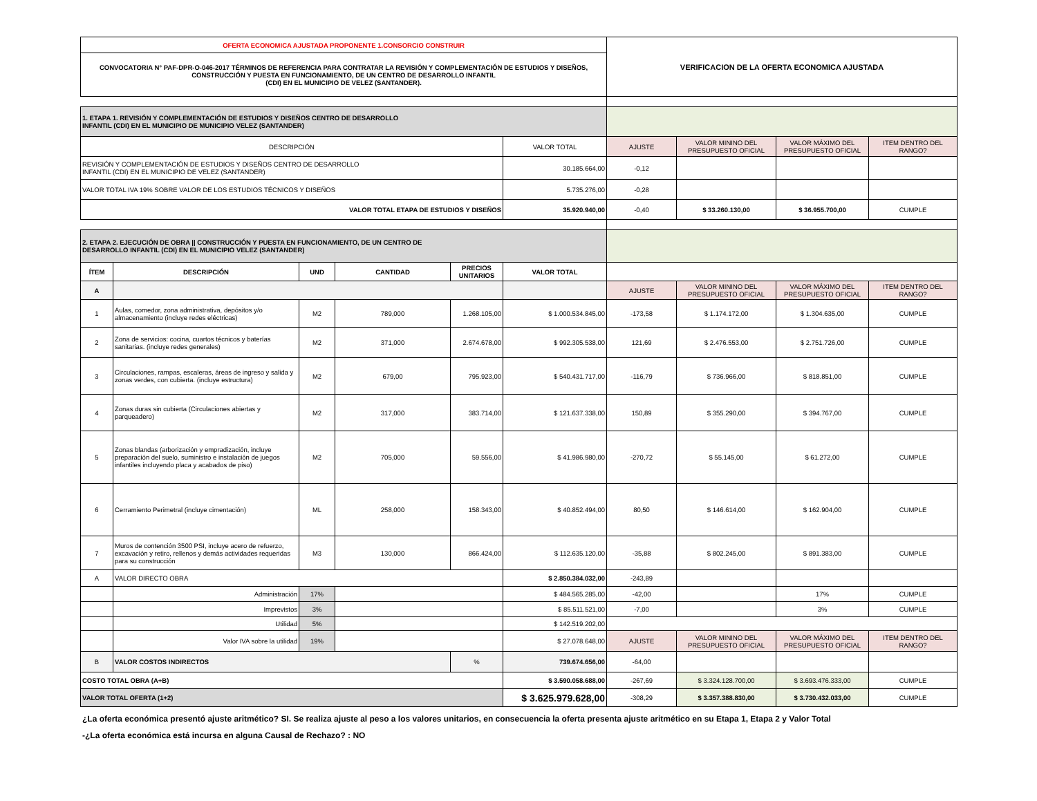| OFERTA ECONOMICA AJUSTADA PROPONENTE 1.CONSORCIO CONSTRUIR | | | | | | VERIFICACION DE LA OFERTA ECONOMICA AJUSTADA | | | |
| CONVOCATORIA N° PAF-DPR-O-046-2017 TÉRMINOS DE REFERENCIA PARA CONTRATAR LA REVISIÓN Y COMPLEMENTACIÓN DE ESTUDIOS Y DISEÑOS, CONSTRUCCIÓN Y PUESTA EN FUNCIONAMIENTO, DE UN CENTRO DE DESARROLLO INFANTIL (CDI) EN EL MUNICIPIO DE VELEZ (SANTANDER). | | | | | | | | | |
| 1. ETAPA 1. REVISIÓN Y COMPLEMENTACIÓN DE ESTUDIOS Y DISEÑOS CENTRO DE DESARROLLO INFANTIL (CDI) EN EL MUNICIPIO DE MUNICIPIO VELEZ (SANTANDER) | | | | | | | | | |
| DESCRIPCIÓN | | | | | VALOR TOTAL | AJUSTE | VALOR MININO DEL PRESUPUESTO OFICIAL | VALOR MÁXIMO DEL PRESUPUESTO OFICIAL | ITEM DENTRO DEL RANGO? |
| REVISIÓN Y COMPLEMENTACIÓN DE ESTUDIOS Y DISEÑOS CENTRO DE DESARROLLO INFANTIL (CDI) EN EL MUNICIPIO DE VELEZ (SANTANDER) | | | | | 30.185.664,00 | -0,12 | | | |
| VALOR TOTAL IVA 19% SOBRE VALOR DE LOS ESTUDIOS TÉCNICOS Y DISEÑOS | | | | | 5.735.276,00 | -0,28 | | | |
| VALOR TOTAL ETAPA DE ESTUDIOS Y DISEÑOS | | | | | 35.920.940,00 | -0,40 | $ 33.260.130,00 | $ 36.955.700,00 | CUMPLE |
| 2. ETAPA 2. EJECUCIÓN DE OBRA // CONSTRUCCIÓN Y PUESTA EN FUNCIONAMIENTO, DE UN CENTRO DE DESARROLLO INFANTIL (CDI) EN EL MUNICIPIO VELEZ (SANTANDER) | | | | | | | | | |
| ÍTEM | DESCRIPCIÓN | UND | CANTIDAD | PRECIOS UNITARIOS | VALOR TOTAL | | | | |
| A | | | | | | AJUSTE | VALOR MININO DEL PRESUPUESTO OFICIAL | VALOR MÁXIMO DEL PRESUPUESTO OFICIAL | ITEM DENTRO DEL RANGO? |
| 1 | Aulas, comedor, zona administrativa, depósitos y/o almacenamiento (incluye redes eléctricas) | M2 | 789,000 | 1.268.105,00 | $ 1.000.534.845,00 | -173,58 | $ 1.174.172,00 | $ 1.304.635,00 | CUMPLE |
| 2 | Zona de servicios: cocina, cuartos técnicos y baterías sanitarias. (incluye redes generales) | M2 | 371,000 | 2.674.678,00 | $ 992.305.538,00 | 121,69 | $ 2.476.553,00 | $ 2.751.726,00 | CUMPLE |
| 3 | Circulaciones, rampas, escaleras, áreas de ingreso y salida y zonas verdes, con cubierta. (incluye estructura) | M2 | 679,00 | 795.923,00 | $ 540.431.717,00 | -116,79 | $ 736.966,00 | $ 818.851,00 | CUMPLE |
| 4 | Zonas duras sin cubierta (Circulaciones abiertas y parqueadero) | M2 | 317,000 | 383.714,00 | $ 121.637.338,00 | 150,89 | $ 355.290,00 | $ 394.767,00 | CUMPLE |
| 5 | Zonas blandas (arborización y empradización, incluye preparación del suelo, suministro e instalación de juegos infantiles incluyendo placa y acabados de piso) | M2 | 705,000 | 59.556,00 | $ 41.986.980,00 | -270,72 | $ 55.145,00 | $ 61.272,00 | CUMPLE |
| 6 | Cerramiento Perimetral (incluye cimentación) | ML | 258,000 | 158.343,00 | $ 40.852.494,00 | 80,50 | $ 146.614,00 | $ 162.904,00 | CUMPLE |
| 7 | Muros de contención 3500 PSI, incluye acero de refuerzo, excavación y retiro, rellenos y demás actividades requeridas para su construcción | M3 | 130,000 | 866.424,00 | $ 112.635.120,00 | -35,88 | $ 802.245,00 | $ 891.383,00 | CUMPLE |
| A | VALOR DIRECTO OBRA | | | | $ 2.850.384.032,00 | -243,89 | | | |
| | Administración | 17% | | | $ 484.565.285,00 | -42,00 | | 17% | CUMPLE |
| | Imprevistos | 3% | | | $ 85.511.521,00 | -7,00 | | 3% | CUMPLE |
| | Utilidad | 5% | | | $ 142.519.202,00 | | | | |
| | Valor IVA sobre la utilidad | 19% | | | $ 27.078.648,00 | AJUSTE | VALOR MININO DEL PRESUPUESTO OFICIAL | VALOR MÁXIMO DEL PRESUPUESTO OFICIAL | ITEM DENTRO DEL RANGO? |
| B | VALOR COSTOS INDIRECTOS | | | % | 739.674.656,00 | -64,00 | | | |
| COSTO TOTAL OBRA (A+B) | | | | | $ 3.590.058.688,00 | -267,69 | $ 3.324.128.700,00 | $ 3.693.476.333,00 | CUMPLE |
| VALOR TOTAL OFERTA (1+2) | | | | | $ 3.625.979.628,00 | -308,29 | $ 3.357.388.830,00 | $ 3.730.432.033,00 | CUMPLE |
¿La oferta económica presentó ajuste aritmético? SI. Se realiza ajuste al peso a los valores unitarios, en consecuencia la oferta presenta ajuste aritmético en su Etapa 1, Etapa 2 y Valor Total
-¿La oferta económica está incursa en alguna Causal de Rechazo? : NO